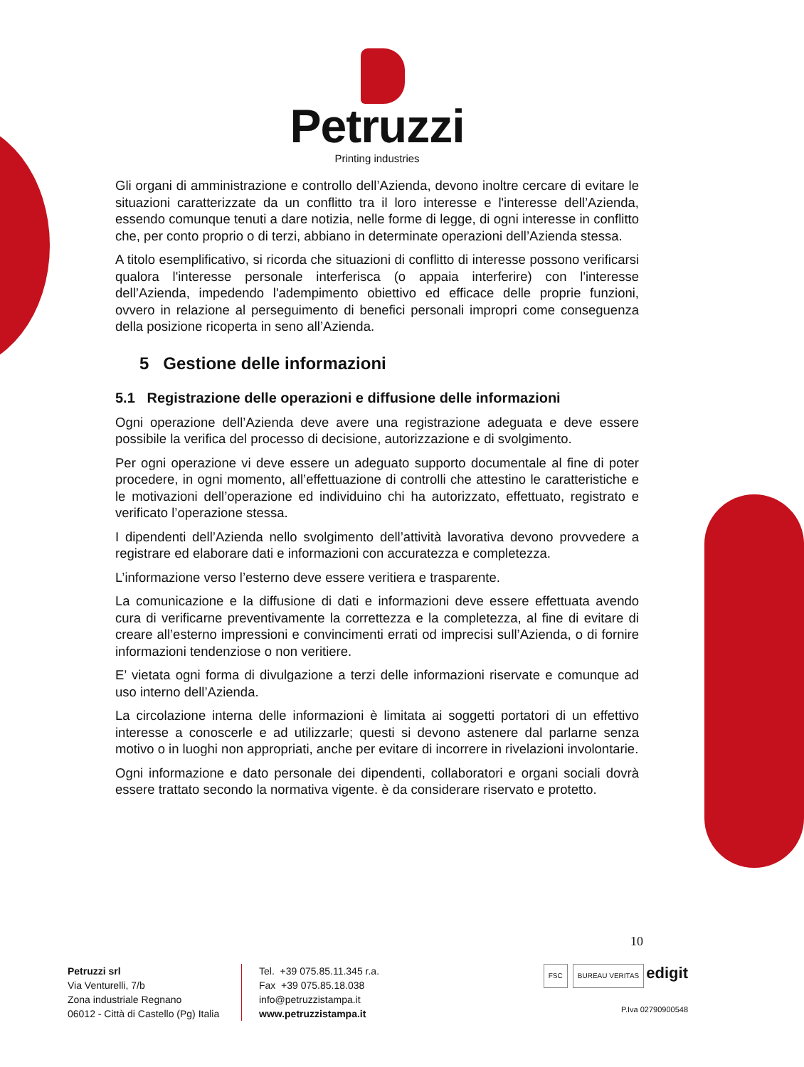Petruzzi
Printing industries
Gli organi di amministrazione e controllo dell’Azienda, devono inoltre cercare di evitare le situazioni caratterizzate da un conflitto tra il loro interesse e l'interesse dell’Azienda, essendo comunque tenuti a dare notizia, nelle forme di legge, di ogni interesse in conflitto che, per conto proprio o di terzi, abbiano in determinate operazioni dell’Azienda stessa.
A titolo esemplificativo, si ricorda che situazioni di conflitto di interesse possono verificarsi qualora l'interesse personale interferisca (o appaia interferire) con l'interesse dell’Azienda, impedendo l'adempimento obiettivo ed efficace delle proprie funzioni, ovvero in relazione al perseguimento di benefici personali impropri come conseguenza della posizione ricoperta in seno all’Azienda.
5 Gestione delle informazioni
5.1 Registrazione delle operazioni e diffusione delle informazioni
Ogni operazione dell’Azienda deve avere una registrazione adeguata e deve essere possibile la verifica del processo di decisione, autorizzazione e di svolgimento.
Per ogni operazione vi deve essere un adeguato supporto documentale al fine di poter procedere, in ogni momento, all’effettuazione di controlli che attestino le caratteristiche e le motivazioni dell’operazione ed individuino chi ha autorizzato, effettuato, registrato e verificato l’operazione stessa.
I dipendenti dell’Azienda nello svolgimento dell’attività lavorativa devono provvedere a registrare ed elaborare dati e informazioni con accuratezza e completezza.
L’informazione verso l’esterno deve essere veritiera e trasparente.
La comunicazione e la diffusione di dati e informazioni deve essere effettuata avendo cura di verificarne preventivamente la correttezza e la completezza, al fine di evitare di creare all’esterno impressioni e convincimenti errati od imprecisi sull’Azienda, o di fornire informazioni tendenziose o non veritiere.
E’ vietata ogni forma di divulgazione a terzi delle informazioni riservate e comunque ad uso interno dell’Azienda.
La circolazione interna delle informazioni è limitata ai soggetti portatori di un effettivo interesse a conoscerle e ad utilizzarle; questi si devono astenere dal parlarne senza motivo o in luoghi non appropriati, anche per evitare di incorrere in rivelazioni involontarie.
Ogni informazione e dato personale dei dipendenti, collaboratori e organi sociali dovrà essere trattato secondo la normativa vigente. è da considerare riservato e protetto.
10
Petruzzi srl
Via Venturelli, 7/b
Zona industriale Regnano
06012 - Città di Castello (Pg) Italia
Tel. +39 075.85.11.345 r.a.
Fax +39 075.85.18.038
info@petruzzistampa.it
www.petruzzistampa.it
FSC BUREAU VERITAS edigit
P.Iva 02790900548